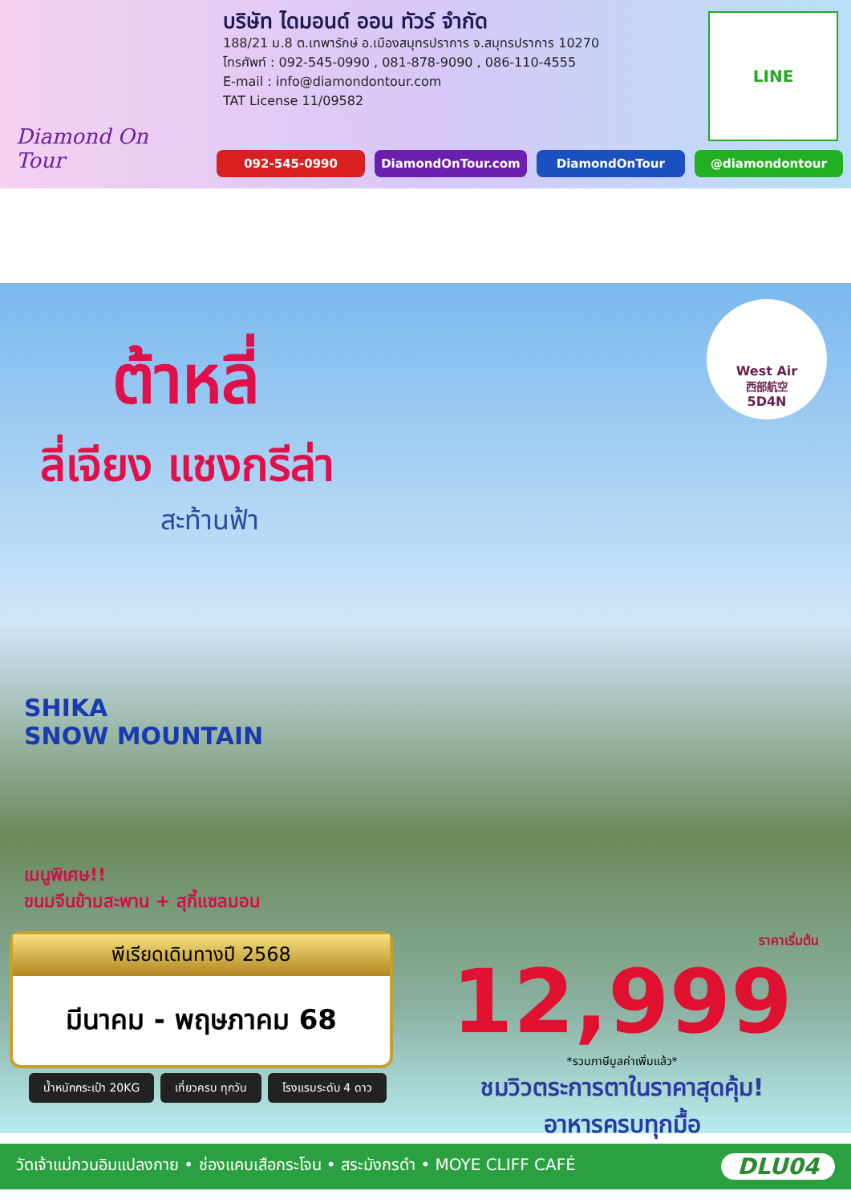Diamond On Tour
บริษัท ไดมอนด์ ออน ทัวร์ จำกัด
188/21 ม.8 ต.เทพารักษ์ อ.เมืองสมุทรปราการ จ.สมุทรปราการ 10270
โทรศัพท์ : 092-545-0990 , 081-878-9090 , 086-110-4555
E-mail : info@diamondontour.com
TAT License 11/09582
LINE
092-545-0990 DiamondOnTour.com DiamondOnTour @diamondontour
West Air
西部航空
5D4N
ต้าหลี่
ลี่เจียง แชงกรีล่า
สะท้านฟ้า
SHIKA
SNOW MOUNTAIN
เมนูพิเศษ!!
ขนมจีนข้ามสะพาน + สุกี้แซลมอน
พีเรียดเดินทางปี 2568
มีนาคม - พฤษภาคม 68
น้ำหนักกระเป๋า 20KG เที่ยวครบ ทุกวัน โรงแรมระดับ 4 ดาว
ราคาเริ่มต้น
12,999
*รวมภาษีมูลค่าเพิ่มแล้ว*
ชมวิวตระการตาในราคาสุดคุ้ม!
อาหารครบทุกมื้อ
วัดเจ้าแม่กวนอิมแปลงกาย • ช่องแคบเสือกระโจน • สระมังกรดำ • MOYE CLIFF CAFÉ DLU04